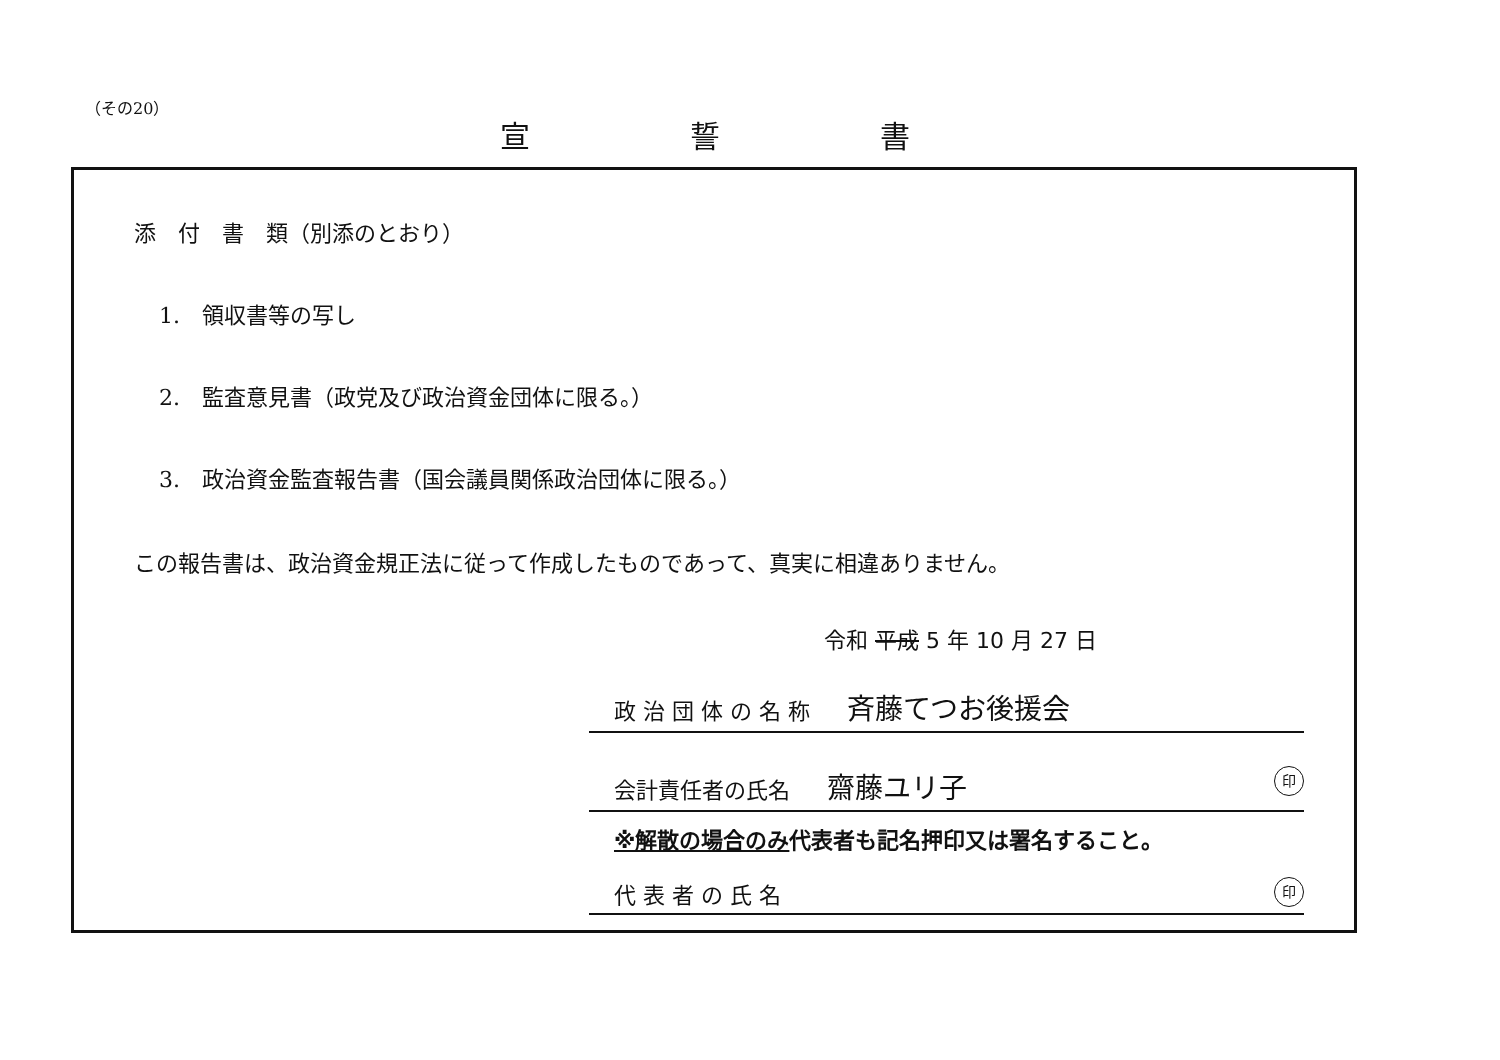（その20）
宣誓書
添　付　書　類（別添のとおり）
1.　領収書等の写し
2.　監査意見書（政党及び政治資金団体に限る。）
3.　政治資金監査報告書（国会議員関係政治団体に限る。）
この報告書は、政治資金規正法に従って作成したものであって、真実に相違ありません。
令和 平成 5 年 10 月 27 日
政 治 団 体 の 名 称 斉藤てつお後援会
会計責任者の氏名 齋藤ユリ子 印
※解散の場合のみ代表者も記名押印又は署名すること。
代 表 者 の 氏 名 印